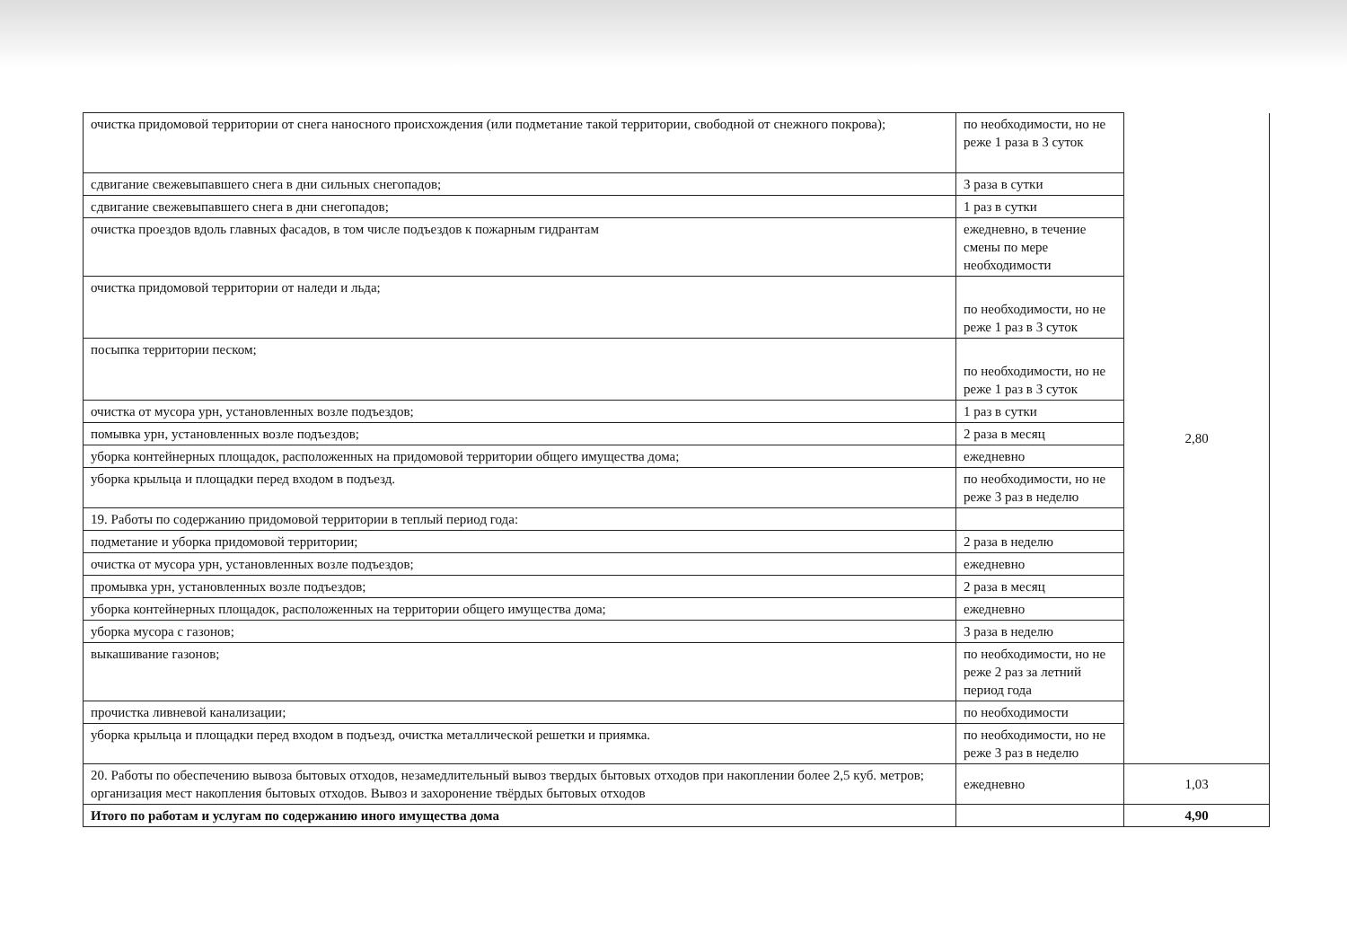| очистка придомовой территории от снега наносного происхождения (или подметание такой территории, свободной от снежного покрова); | по необходимости, но не реже 1 раза в 3 суток | 2,80 |
| сдвигание свежевыпавшего снега в дни сильных снегопадов; | 3 раза в сутки | |
| сдвигание свежевыпавшего снега в дни снегопадов; | 1 раз в сутки | |
| очистка проездов вдоль главных фасадов, в том числе подъездов к пожарным гидрантам | ежедневно, в течение смены по мере необходимости | |
| очистка придомовой территории от наледи и льда; | по необходимости, но не реже 1 раз в 3 суток | |
| посыпка территории песком; | по необходимости, но не реже 1 раз в 3 суток | |
| очистка от мусора урн, установленных возле подъездов; | 1 раз в сутки | |
| помывка урн, установленных возле подъездов; | 2 раза в месяц | |
| уборка контейнерных площадок, расположенных на придомовой территории общего имущества дома; | ежедневно | |
| уборка крыльца и площадки перед входом в подъезд. | по необходимости, но не реже 3 раз в неделю | |
| 19. Работы по содержанию придомовой территории в теплый период года: | | |
| подметание и уборка придомовой территории; | 2 раза в неделю | |
| очистка от мусора урн, установленных возле подъездов; | ежедневно | |
| промывка урн, установленных возле подъездов; | 2 раза в месяц | |
| уборка контейнерных площадок, расположенных на территории общего имущества дома; | ежедневно | |
| уборка мусора с газонов; | 3 раза в неделю | |
| выкашивание газонов; | по необходимости, но не реже 2 раз за летний период года | |
| прочистка ливневой канализации; | по необходимости | |
| уборка крыльца и площадки перед входом в подъезд, очистка металлической решетки и приямка. | по необходимости, но не реже 3 раз в неделю | |
| 20. Работы по обеспечению вывоза бытовых отходов, незамедлительный вывоз твердых бытовых отходов при накоплении более 2,5 куб. метров; организация мест накопления бытовых отходов. Вывоз и захоронение твёрдых бытовых отходов | ежедневно | 1,03 |
| Итого по работам и услугам по содержанию иного имущества дома | | 4,90 |